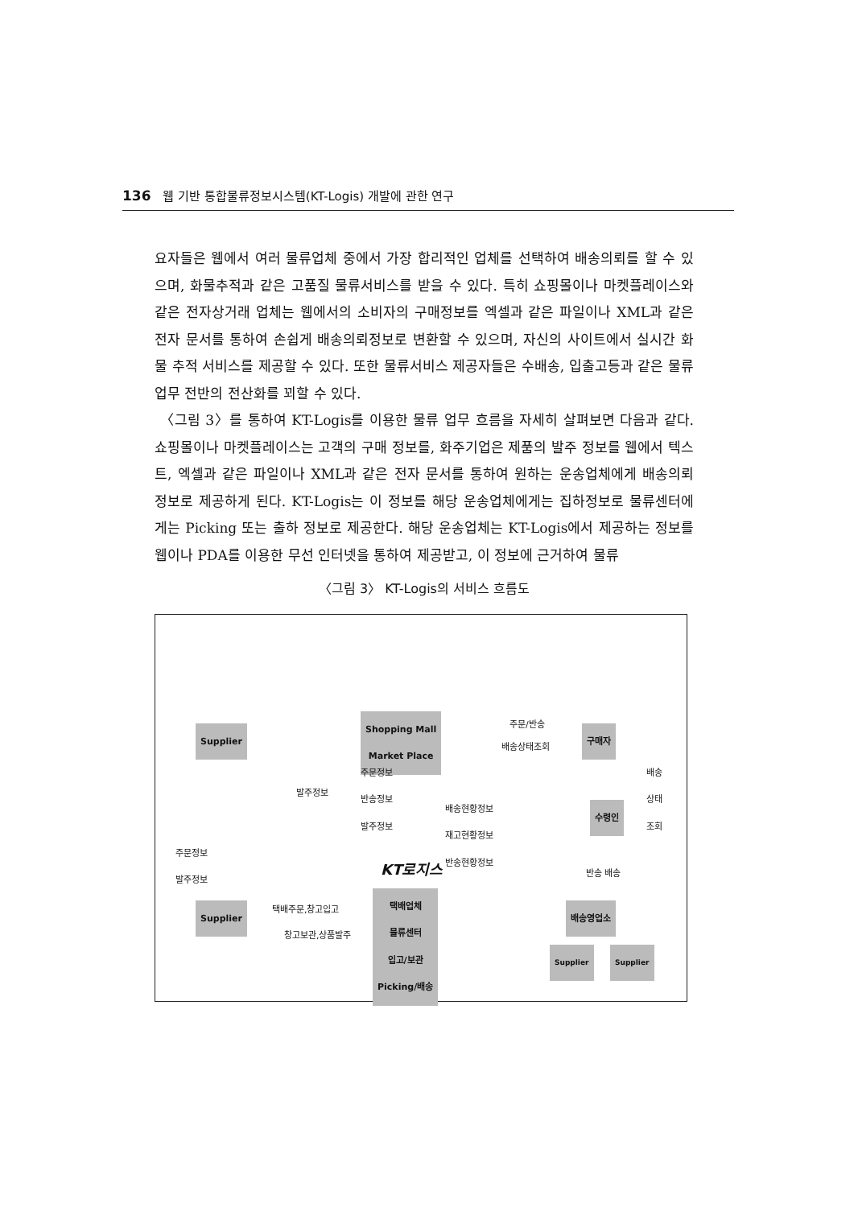136 웹 기반 통합물류정보시스템(KT-Logis) 개발에 관한 연구
요자들은 웹에서 여러 물류업체 중에서 가장 합리적인 업체를 선택하여 배송의뢰를 할 수 있으며, 화물추적과 같은 고품질 물류서비스를 받을 수 있다. 특히 쇼핑몰이나 마켓플레이스와 같은 전자상거래 업체는 웹에서의 소비자의 구매정보를 엑셀과 같은 파일이나 XML과 같은 전자 문서를 통하여 손쉽게 배송의뢰정보로 변환할 수 있으며, 자신의 사이트에서 실시간 화물 추적 서비스를 제공할 수 있다. 또한 물류서비스 제공자들은 수배송, 입출고등과 같은 물류 업무 전반의 전산화를 꾀할 수 있다.
〈그림 3〉를 통하여 KT-Logis를 이용한 물류 업무 흐름을 자세히 살펴보면 다음과 같다. 쇼핑몰이나 마켓플레이스는 고객의 구매 정보를, 화주기업은 제품의 발주 정보를 웹에서 텍스트, 엑셀과 같은 파일이나 XML과 같은 전자 문서를 통하여 원하는 운송업체에게 배송의뢰 정보로 제공하게 된다. KT-Logis는 이 정보를 해당 운송업체에게는 집하정보로 물류센터에게는 Picking 또는 출하 정보로 제공한다. 해당 운송업체는 KT-Logis에서 제공하는 정보를 웹이나 PDA를 이용한 무선 인터넷을 통하여 제공받고, 이 정보에 근거하여 물류
〈그림 3〉 KT-Logis의 서비스 흐름도
Supplier
Shopping Mall
Market Place
주문/반송
배송상태조회
구매자
주문정보
반송정보
발주정보
발주정보
배송현황정보
재고현황정보
반송현황정보
배송
상태
조회
수령인
주문정보
발주정보
KT로지스 반송 배송
Supplier 택배주문,창고입고
창고보관,상품발주
택배업체
물류센터
입고/보관
Picking/배송
배송영업소
Supplier Supplier